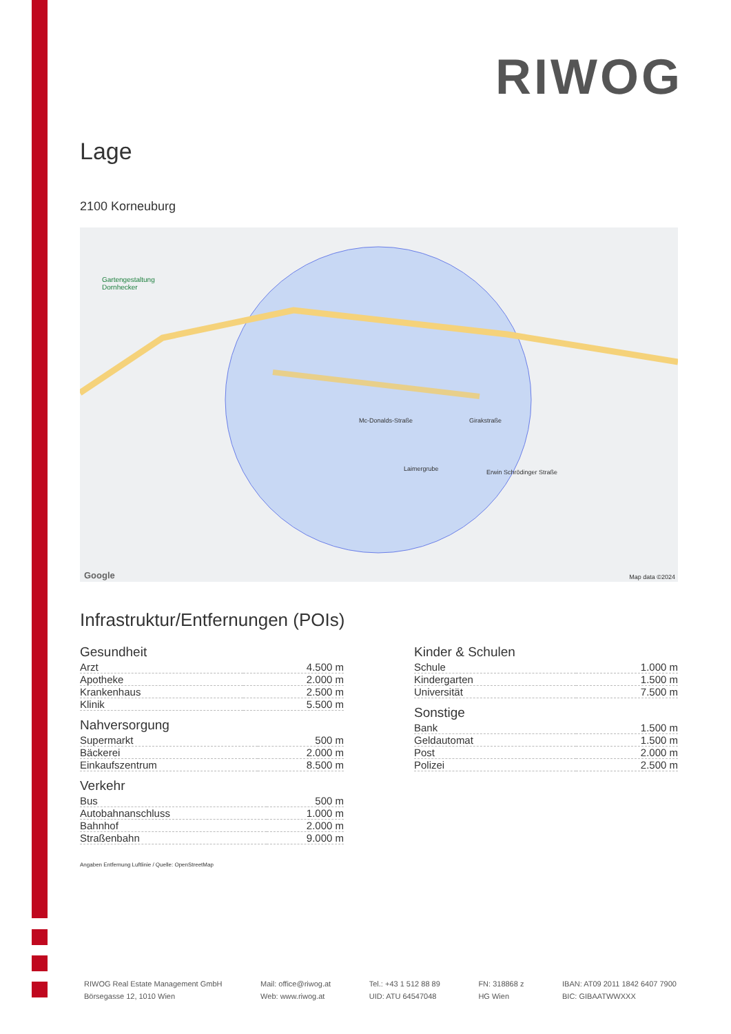RIWOG
Lage
2100 Korneuburg
Gartengestaltung
Dornhecker
Mc-Donalds-Straße Girakstraße
Laimergrube Erwin Schrödinger Straße
Map data ©2024 Google
Infrastruktur/Entfernungen (POIs)
Gesundheit
| Arzt | 4.500 m |
| Apotheke | 2.000 m |
| Krankenhaus | 2.500 m |
| Klinik | 5.500 m |
Nahversorgung
| Supermarkt | 500 m |
| Bäckerei | 2.000 m |
| Einkaufszentrum | 8.500 m |
Verkehr
| Bus | 500 m |
| Autobahnanschluss | 1.000 m |
| Bahnhof | 2.000 m |
| Straßenbahn | 9.000 m |
Kinder & Schulen
| Schule | 1.000 m |
| Kindergarten | 1.500 m |
| Universität | 7.500 m |
Sonstige
| Bank | 1.500 m |
| Geldautomat | 1.500 m |
| Post | 2.000 m |
| Polizei | 2.500 m |
Angaben Entfernung Luftlinie / Quelle: OpenStreetMap
RIWOG Real Estate Management GmbH
Börsegasse 12, 1010 Wien
Mail: office@riwog.at
Web: www.riwog.at
Tel.: +43 1 512 88 89
UID: ATU 64547048
FN: 318868 z
HG Wien
IBAN: AT09 2011 1842 6407 7900
BIC: GIBAATWWXXX